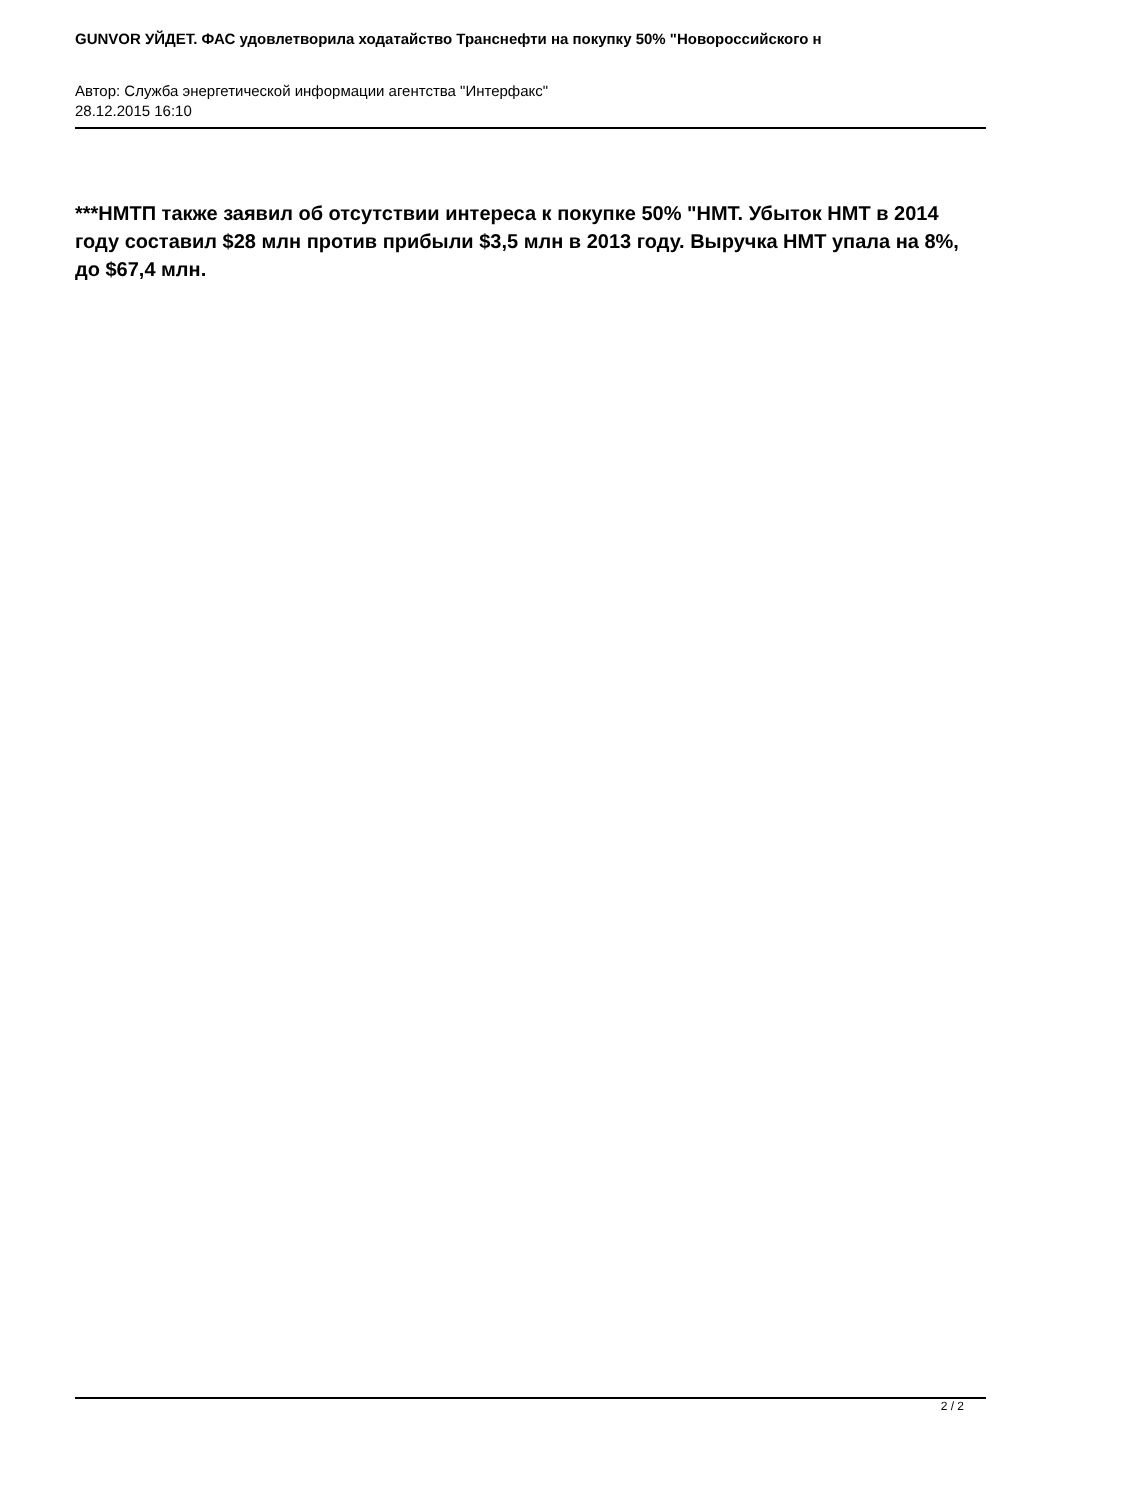GUNVOR УЙДЕТ. ФАС удовлетворила ходатайство Транснефти на покупку 50% "Новороссийского н
Автор: Служба энергетической информации агентства "Интерфакс"
28.12.2015 16:10
***НМТП также заявил об отсутствии интереса к покупке 50% "НМТ. Убыток НМТ в 2014 году составил $28 млн против прибыли $3,5 млн в 2013 году. Выручка НМТ упала на 8%, до $67,4 млн.
2 / 2